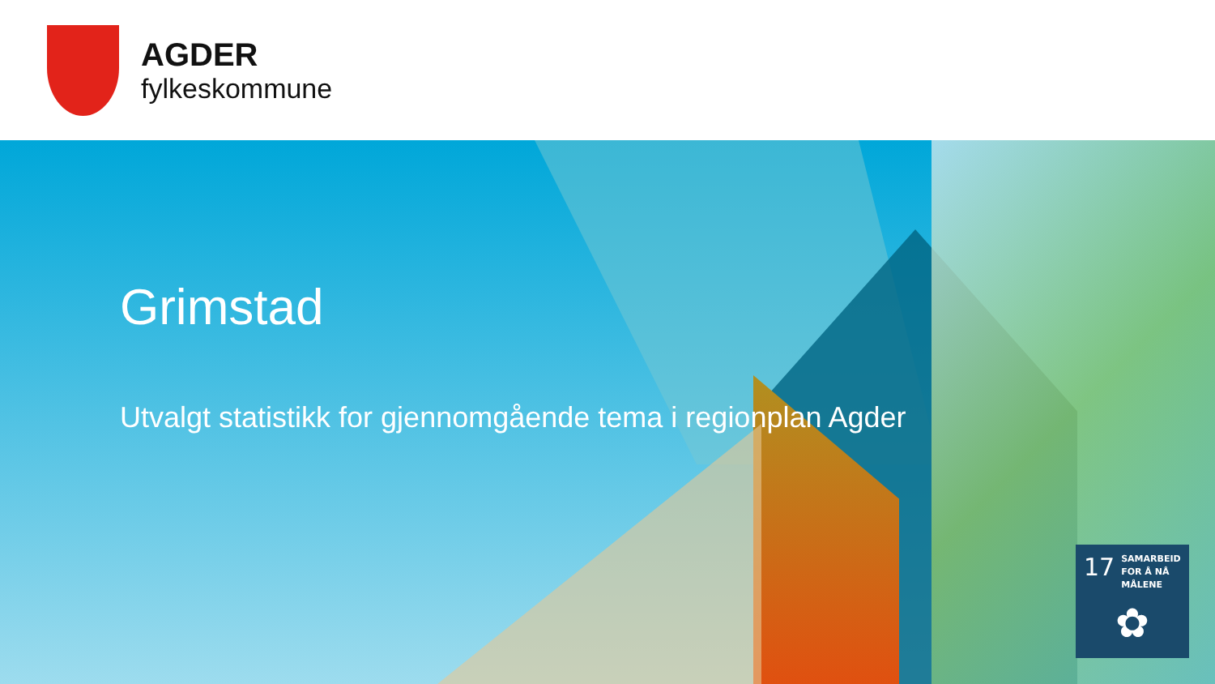AGDER
fylkeskommune
Grimstad
Utvalgt statistikk for gjennomgående tema i regionplan Agder
17 SAMARBEID
FOR Å NÅ MÅLENE
✿